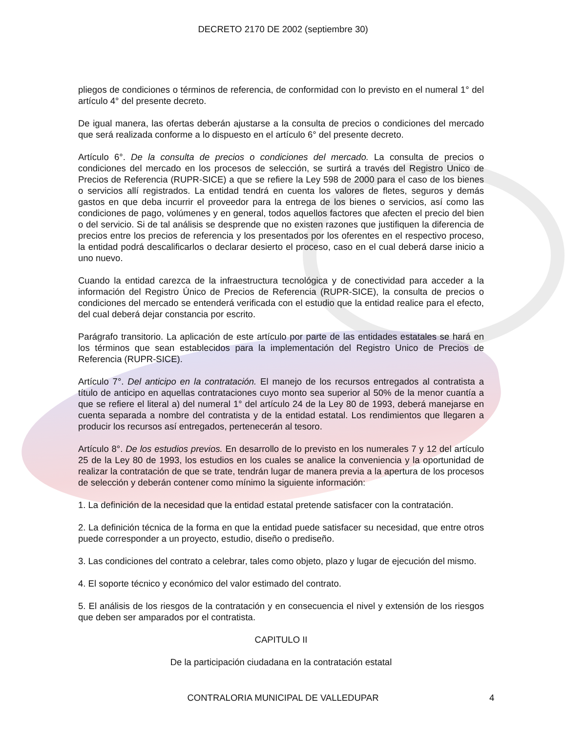DECRETO 2170 DE 2002 (septiembre 30)
pliegos de condiciones o términos de referencia, de conformidad con lo previsto en el numeral 1° del artículo 4° del presente decreto.
De igual manera, las ofertas deberán ajustarse a la consulta de precios o condiciones del mercado que será realizada conforme a lo dispuesto en el artículo 6° del presente decreto.
Artículo 6°. De la consulta de precios o condiciones del mercado. La consulta de precios o condiciones del mercado en los procesos de selección, se surtirá a través del Registro Unico de Precios de Referencia (RUPR-SICE) a que se refiere la Ley 598 de 2000 para el caso de los bienes o servicios allí registrados. La entidad tendrá en cuenta los valores de fletes, seguros y demás gastos en que deba incurrir el proveedor para la entrega de los bienes o servicios, así como las condiciones de pago, volúmenes y en general, todos aquellos factores que afecten el precio del bien o del servicio. Si de tal análisis se desprende que no existen razones que justifiquen la diferencia de precios entre los precios de referencia y los presentados por los oferentes en el respectivo proceso, la entidad podrá descalificarlos o declarar desierto el proceso, caso en el cual deberá darse inicio a uno nuevo.
Cuando la entidad carezca de la infraestructura tecnológica y de conectividad para acceder a la información del Registro Único de Precios de Referencia (RUPR-SICE), la consulta de precios o condiciones del mercado se entenderá verificada con el estudio que la entidad realice para el efecto, del cual deberá dejar constancia por escrito.
Parágrafo transitorio. La aplicación de este artículo por parte de las entidades estatales se hará en los términos que sean establecidos para la implementación del Registro Unico de Precios de Referencia (RUPR-SICE).
Artículo 7°. Del anticipo en la contratación. El manejo de los recursos entregados al contratista a título de anticipo en aquellas contrataciones cuyo monto sea superior al 50% de la menor cuantía a que se refiere el literal a) del numeral 1° del artículo 24 de la Ley 80 de 1993, deberá manejarse en cuenta separada a nombre del contratista y de la entidad estatal. Los rendimientos que llegaren a producir los recursos así entregados, pertenecerán al tesoro.
Artículo 8°. De los estudios previos. En desarrollo de lo previsto en los numerales 7 y 12 del artículo 25 de la Ley 80 de 1993, los estudios en los cuales se analice la conveniencia y la oportunidad de realizar la contratación de que se trate, tendrán lugar de manera previa a la apertura de los procesos de selección y deberán contener como mínimo la siguiente información:
1. La definición de la necesidad que la entidad estatal pretende satisfacer con la contratación.
2. La definición técnica de la forma en que la entidad puede satisfacer su necesidad, que entre otros puede corresponder a un proyecto, estudio, diseño o prediseño.
3. Las condiciones del contrato a celebrar, tales como objeto, plazo y lugar de ejecución del mismo.
4. El soporte técnico y económico del valor estimado del contrato.
5. El análisis de los riesgos de la contratación y en consecuencia el nivel y extensión de los riesgos que deben ser amparados por el contratista.
CAPITULO II
De la participación ciudadana en la contratación estatal
CONTRALORIA MUNICIPAL DE VALLEDUPAR
4